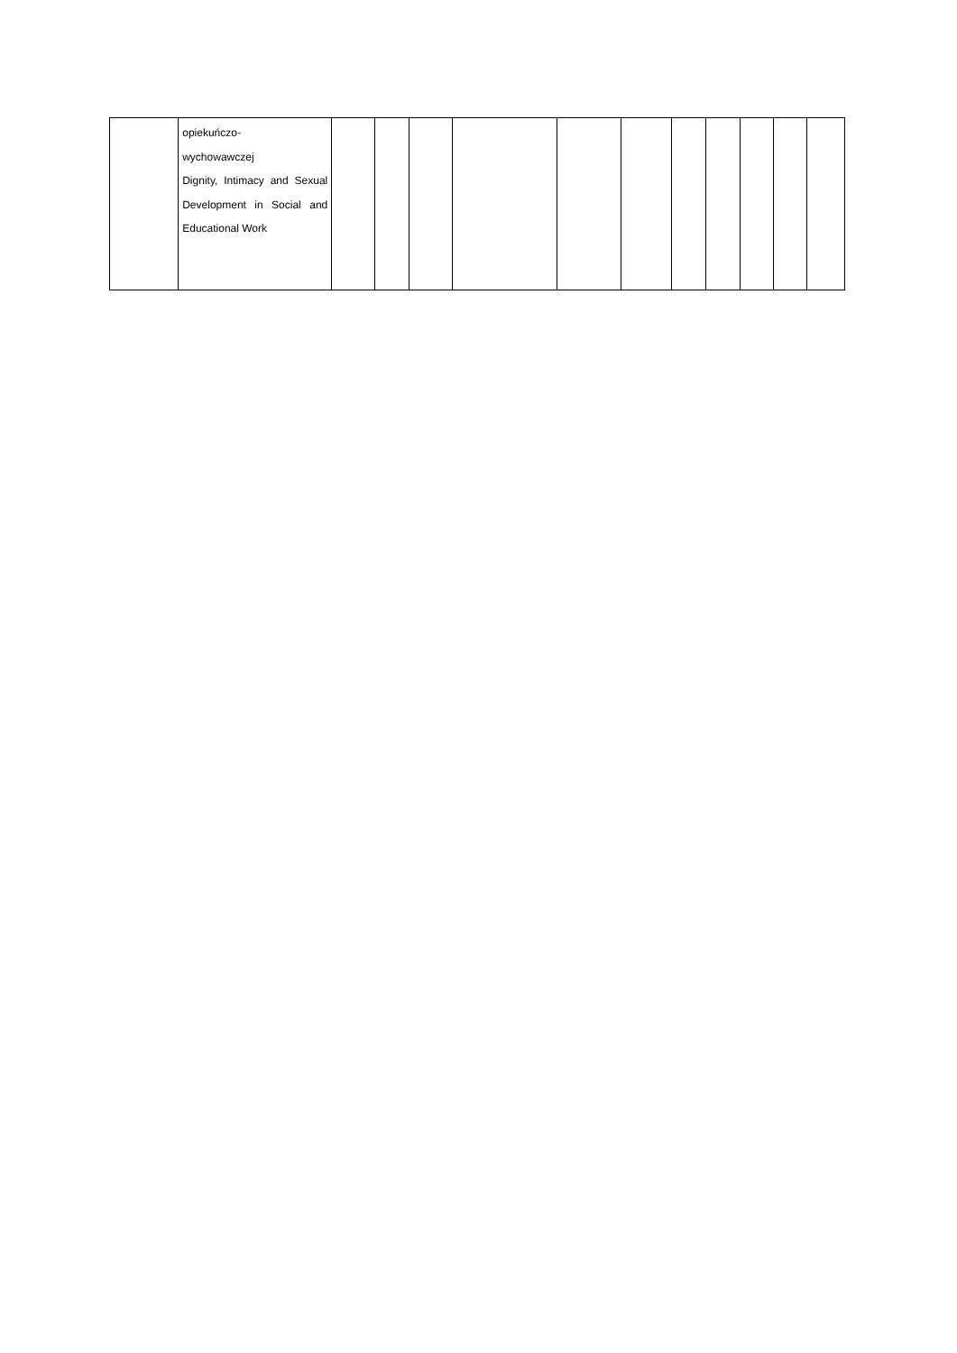| | opiekuńczo- wychowawczej Dignity, Intimacy and Sexual Development in Social and Educational Work | | | | | | | | | | | |